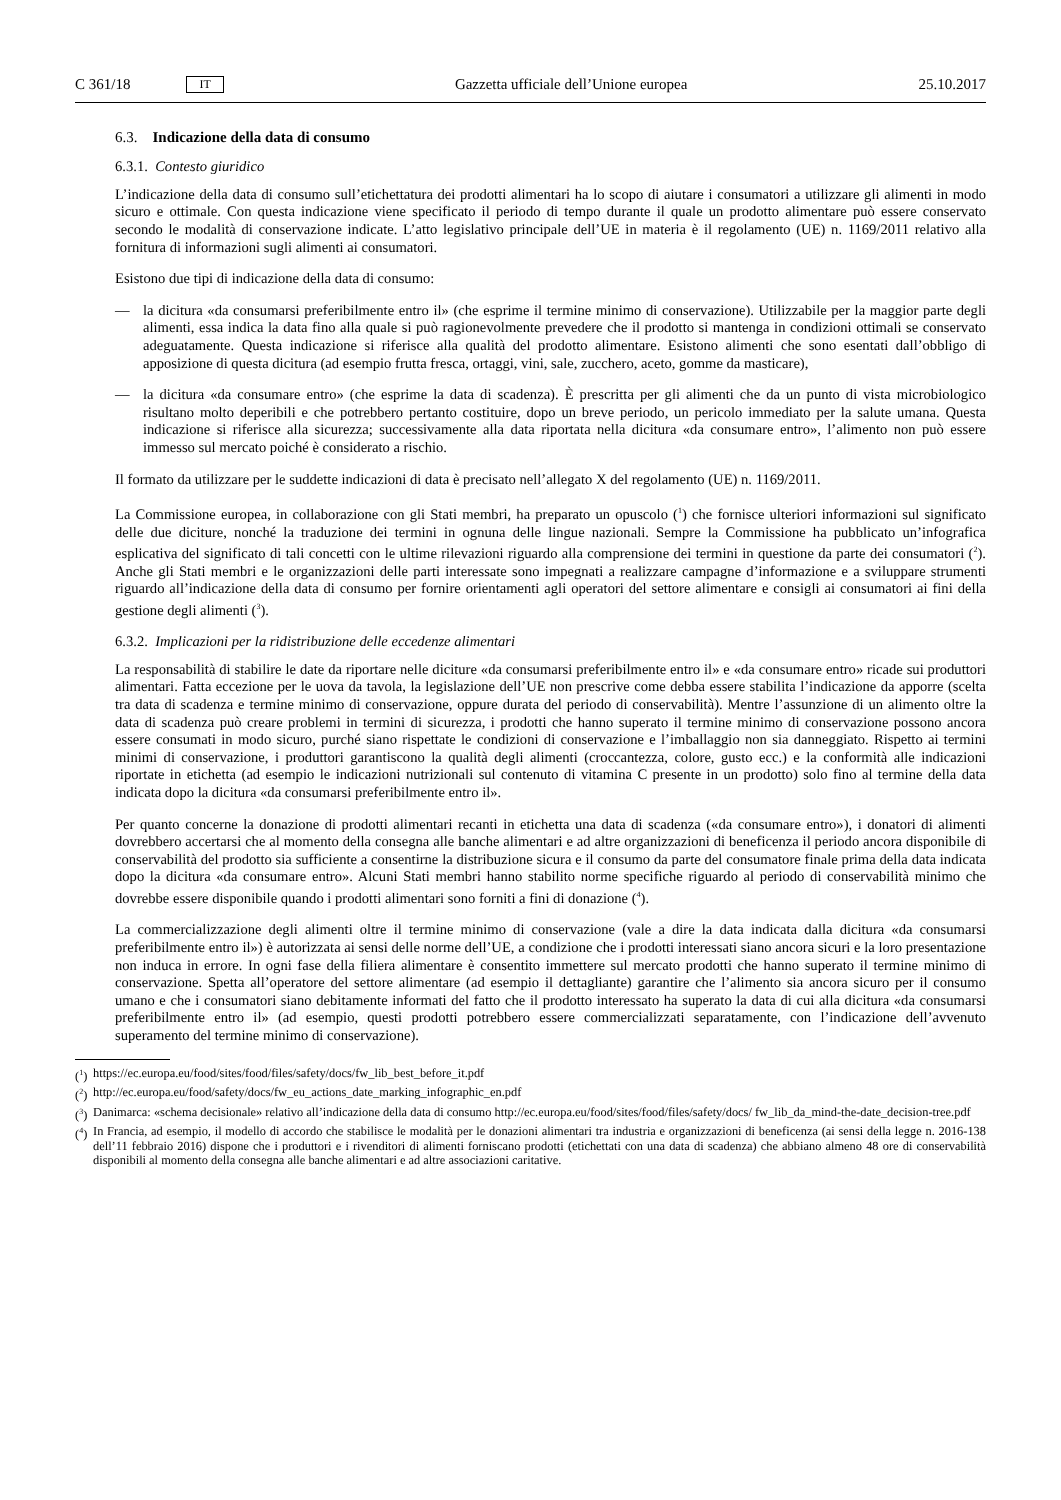C 361/18 IT
Gazzetta ufficiale dell’Unione europea 25.10.2017
6.3. Indicazione della data di consumo
6.3.1. Contesto giuridico
L’indicazione della data di consumo sull’etichettatura dei prodotti alimentari ha lo scopo di aiutare i consumatori a utilizzare gli alimenti in modo sicuro e ottimale. Con questa indicazione viene specificato il periodo di tempo durante il quale un prodotto alimentare può essere conservato secondo le modalità di conservazione indicate. L’atto legislativo principale dell’UE in materia è il regolamento (UE) n. 1169/2011 relativo alla fornitura di informazioni sugli alimenti ai consumatori.
Esistono due tipi di indicazione della data di consumo:
— la dicitura «da consumarsi preferibilmente entro il» (che esprime il termine minimo di conservazione). Utilizzabile per la maggior parte degli alimenti, essa indica la data fino alla quale si può ragionevolmente prevedere che il prodotto si mantenga in condizioni ottimali se conservato adeguatamente. Questa indicazione si riferisce alla qualità del prodotto alimentare. Esistono alimenti che sono esentati dall’obbligo di apposizione di questa dicitura (ad esempio frutta fresca, ortaggi, vini, sale, zucchero, aceto, gomme da masticare),
— la dicitura «da consumare entro» (che esprime la data di scadenza). È prescritta per gli alimenti che da un punto di vista microbiologico risultano molto deperibili e che potrebbero pertanto costituire, dopo un breve periodo, un pericolo immediato per la salute umana. Questa indicazione si riferisce alla sicurezza; successivamente alla data riportata nella dicitura «da consumare entro», l’alimento non può essere immesso sul mercato poiché è considerato a rischio.
Il formato da utilizzare per le suddette indicazioni di data è precisato nell’allegato X del regolamento (UE) n. 1169/2011.
La Commissione europea, in collaborazione con gli Stati membri, ha preparato un opuscolo (<sup>1</sup>) che fornisce ulteriori informazioni sul significato delle due diciture, nonché la traduzione dei termini in ognuna delle lingue nazionali. Sempre la Commissione ha pubblicato un’infografica esplicativa del significato di tali concetti con le ultime rilevazioni riguardo alla comprensione dei termini in questione da parte dei consumatori (<sup>2</sup>). Anche gli Stati membri e le organizzazioni delle parti interessate sono impegnati a realizzare campagne d’informazione e a sviluppare strumenti riguardo all’indicazione della data di consumo per fornire orientamenti agli operatori del settore alimentare e consigli ai consumatori ai fini della gestione degli alimenti (<sup>3</sup>).
6.3.2. Implicazioni per la ridistribuzione delle eccedenze alimentari
La responsabilità di stabilire le date da riportare nelle diciture «da consumarsi preferibilmente entro il» e «da consumare entro» ricade sui produttori alimentari. Fatta eccezione per le uova da tavola, la legislazione dell’UE non prescrive come debba essere stabilita l’indicazione da apporre (scelta tra data di scadenza e termine minimo di conservazione, oppure durata del periodo di conservabilità). Mentre l’assunzione di un alimento oltre la data di scadenza può creare problemi in termini di sicurezza, i prodotti che hanno superato il termine minimo di conservazione possono ancora essere consumati in modo sicuro, purché siano rispettate le condizioni di conservazione e l’imballaggio non sia danneggiato. Rispetto ai termini minimi di conservazione, i produttori garantiscono la qualità degli alimenti (croccantezza, colore, gusto ecc.) e la conformità alle indicazioni riportate in etichetta (ad esempio le indicazioni nutrizionali sul contenuto di vitamina C presente in un prodotto) solo fino al termine della data indicata dopo la dicitura «da consumarsi preferibilmente entro il».
Per quanto concerne la donazione di prodotti alimentari recanti in etichetta una data di scadenza («da consumare entro»), i donatori di alimenti dovrebbero accertarsi che al momento della consegna alle banche alimentari e ad altre organizzazioni di beneficenza il periodo ancora disponibile di conservabilità del prodotto sia sufficiente a consentirne la distribuzione sicura e il consumo da parte del consumatore finale prima della data indicata dopo la dicitura «da consumare entro». Alcuni Stati membri hanno stabilito norme specifiche riguardo al periodo di conservabilità minimo che dovrebbe essere disponibile quando i prodotti alimentari sono forniti a fini di donazione (<sup>4</sup>).
La commercializzazione degli alimenti oltre il termine minimo di conservazione (vale a dire la data indicata dalla dicitura «da consumarsi preferibilmente entro il») è autorizzata ai sensi delle norme dell’UE, a condizione che i prodotti interessati siano ancora sicuri e la loro presentazione non induca in errore. In ogni fase della filiera alimentare è consentito immettere sul mercato prodotti che hanno superato il termine minimo di conservazione. Spetta all’operatore del settore alimentare (ad esempio il dettagliante) garantire che l’alimento sia ancora sicuro per il consumo umano e che i consumatori siano debitamente informati del fatto che il prodotto interessato ha superato la data di cui alla dicitura «da consumarsi preferibilmente entro il» (ad esempio, questi prodotti potrebbero essere commercializzati separatamente, con l’indicazione dell’avvenuto superamento del termine minimo di conservazione).
(<sup>1</sup>) https://ec.europa.eu/food/sites/food/files/safety/docs/fw_lib_best_before_it.pdf
(<sup>2</sup>) http://ec.europa.eu/food/safety/docs/fw_eu_actions_date_marking_infographic_en.pdf
(<sup>3</sup>) Danimarca: «schema decisionale» relativo all’indicazione della data di consumo http://ec.europa.eu/food/sites/food/files/safety/docs/ fw_lib_da_mind-the-date_decision-tree.pdf
(<sup>4</sup>) In Francia, ad esempio, il modello di accordo che stabilisce le modalità per le donazioni alimentari tra industria e organizzazioni di beneficenza (ai sensi della legge n. 2016-138 dell’11 febbraio 2016) dispone che i produttori e i rivenditori di alimenti forniscano prodotti (etichettati con una data di scadenza) che abbiano almeno 48 ore di conservabilità disponibili al momento della consegna alle banche alimentari e ad altre associazioni caritative.